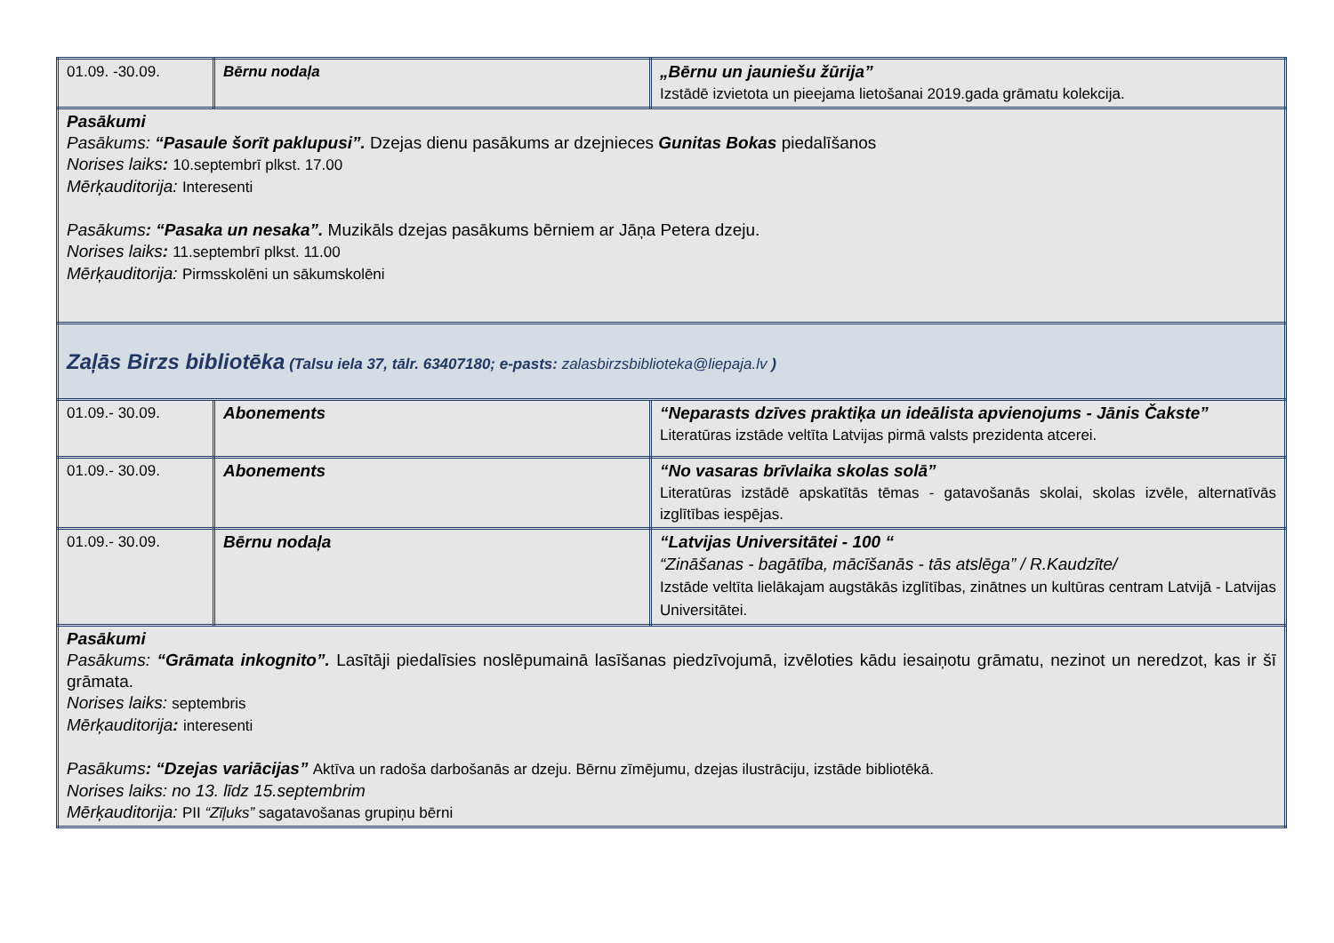| 01.09. -30.09. | Bērnu nodaļa | „Bērnu un jauniešu žūrija” Izstādē izvietota un pieejama lietošanai 2019.gada grāmatu kolekcija. |
| Pasākumi Pasākums: “Pasaule šorīt paklupusi”. Dzejas dienu pasākums ar dzejnieces Gunitas Bokas piedalīšanos Norises laiks : 10.septembrī plkst. 17.00 Mērķauditorija: Interesenti Pasākums : “Pasaka un nesaka”. Muzikāls dzejas pasākums bērniem ar Jāņa Petera dzeju. Norises laiks : 11.septembrī plkst. 11.00 Mērķauditorija: Pirmsskolēni un sākumskolēni | | |
| Zaļās Birzs bibliotēka (Talsu iela 37, tālr. 63407180; e-pasts: zalasbirzsbiblioteka@liepaja.lv ) | | |
| 01.09.- 30.09. | Abonements | “Neparasts dzīves praktiķa un ideālista apvienojums - Jānis Čakste” Literatūras izstāde veltīta Latvijas pirmā valsts prezidenta atcerei. |
| 01.09.- 30.09. | Abonements | “No vasaras brīvlaika skolas solā” Literatūras izstādē apskatītās tēmas - gatavošanās skolai, skolas izvēle, alternatīvās izglītības iespējas. |
| 01.09.- 30.09. | Bērnu nodaļa | “Latvijas Universitātei - 100 “ “Zināšanas - bagātība, mācīšanās - tās atslēga” / R.Kaudzīte/ Izstāde veltīta lielākajam augstākās izglītības, zinātnes un kultūras centram Latvijā - Latvijas Universitātei. |
| Pasākumi Pasākums: “Grāmata inkognito”. Lasītāji piedalīsies noslēpumainā lasīšanas piedzīvojumā, izvēloties kādu iesaiņotu grāmatu, nezinot un neredzot, kas ir šī grāmata. Norises laiks: septembris Mērķauditorija : interesenti Pasākums : “Dzejas variācijas” Aktīva un radoša darbošanās ar dzeju. Bērnu zīmējumu, dzejas ilustrāciju, izstāde bibliotēkā. Norises laiks: no 13. līdz 15.septembrim Mērķauditorija: PII “Zīļuks” sagatavošanas grupiņu bērni | | |